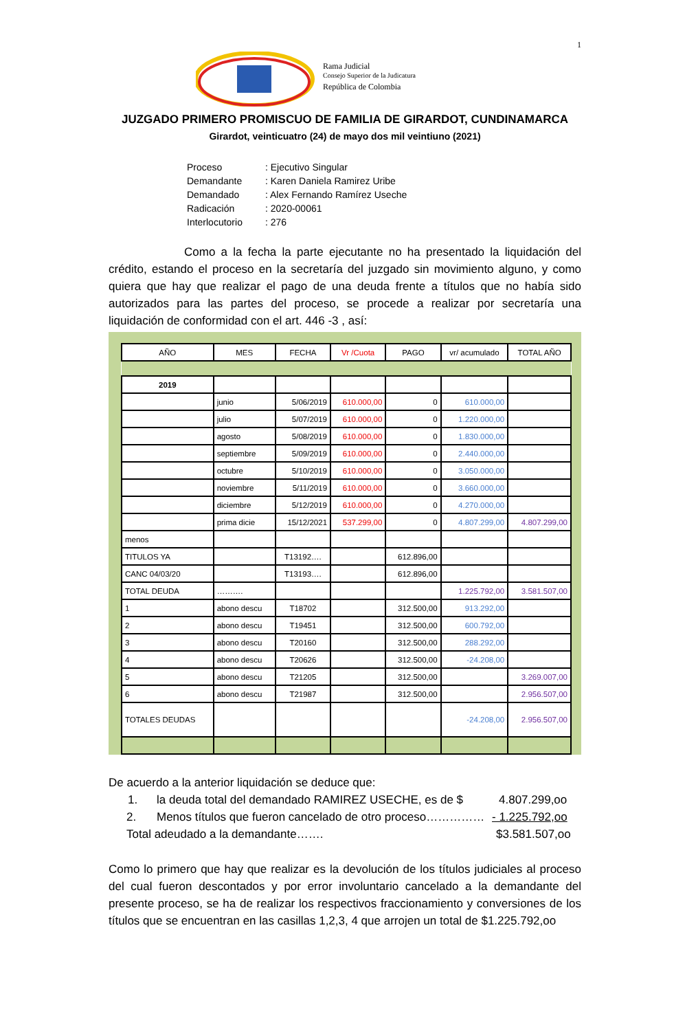1
Rama Judicial
Consejo Superior de la Judicatura
República de Colombia
JUZGADO PRIMERO PROMISCUO DE FAMILIA DE GIRARDOT, CUNDINAMARCA
Girardot, veinticuatro (24) de mayo dos mil veintiuno (2021)
| Proceso | : Ejecutivo Singular |
| Demandante | : Karen Daniela Ramirez Uribe |
| Demandado | : Alex Fernando Ramírez Useche |
| Radicación | : 2020-00061 |
| Interlocutorio | : 276 |
Como a la fecha la parte ejecutante no ha presentado la liquidación del crédito, estando el proceso en la secretaría del juzgado sin movimiento alguno, y como quiera que hay que realizar el pago de una deuda frente a títulos que no había sido autorizados para las partes del proceso, se procede a realizar por secretaría una liquidación de conformidad con el art. 446 -3 , así:
| AÑO | MES | FECHA | Vr /Cuota | PAGO | vr/ acumulado | TOTAL AÑO |
| --- | --- | --- | --- | --- | --- | --- |
| 2019 | | | | | | |
| | junio | 5/06/2019 | 610.000,00 | 0 | 610.000,00 | |
| | julio | 5/07/2019 | 610.000,00 | 0 | 1.220.000,00 | |
| | agosto | 5/08/2019 | 610.000,00 | 0 | 1.830.000,00 | |
| | septiembre | 5/09/2019 | 610.000,00 | 0 | 2.440.000,00 | |
| | octubre | 5/10/2019 | 610.000,00 | 0 | 3.050.000,00 | |
| | noviembre | 5/11/2019 | 610.000,00 | 0 | 3.660.000,00 | |
| | diciembre | 5/12/2019 | 610.000,00 | 0 | 4.270.000,00 | |
| | prima dicie | 15/12/2021 | 537.299,00 | 0 | 4.807.299,00 | 4.807.299,00 |
| menos | | | | | | |
| TITULOS YA | | T13192…. | | 612.896,00 | | |
| CANC 04/03/20 | | T13193…. | | 612.896,00 | | |
| TOTAL DEUDA | ………. | | | | 1.225.792,00 | 3.581.507,00 |
| 1 | abono descu | T18702 | | 312.500,00 | 913.292,00 | |
| 2 | abono descu | T19451 | | 312.500,00 | 600.792,00 | |
| 3 | abono descu | T20160 | | 312.500,00 | 288.292,00 | |
| 4 | abono descu | T20626 | | 312.500,00 | -24.208,00 | |
| 5 | abono descu | T21205 | | 312.500,00 | | 3.269.007,00 |
| 6 | abono descu | T21987 | | 312.500,00 | | 2.956.507,00 |
| TOTALES DEUDAS | | | | | -24.208,00 | 2.956.507,00 |
De acuerdo a la anterior liquidación se deduce que:
1. la deuda total del demandado RAMIREZ USECHE, es de $ 4.807.299,oo
2. Menos títulos que fueron cancelado de otro proceso…………… - 1.225.792,oo
Total adeudado a la demandante……. $3.581.507,oo
Como lo primero que hay que realizar es la devolución de los títulos judiciales al proceso del cual fueron descontados y por error involuntario cancelado a la demandante del presente proceso, se ha de realizar los respectivos fraccionamiento y conversiones de los títulos que se encuentran en las casillas 1,2,3, 4 que arrojen un total de $1.225.792,oo